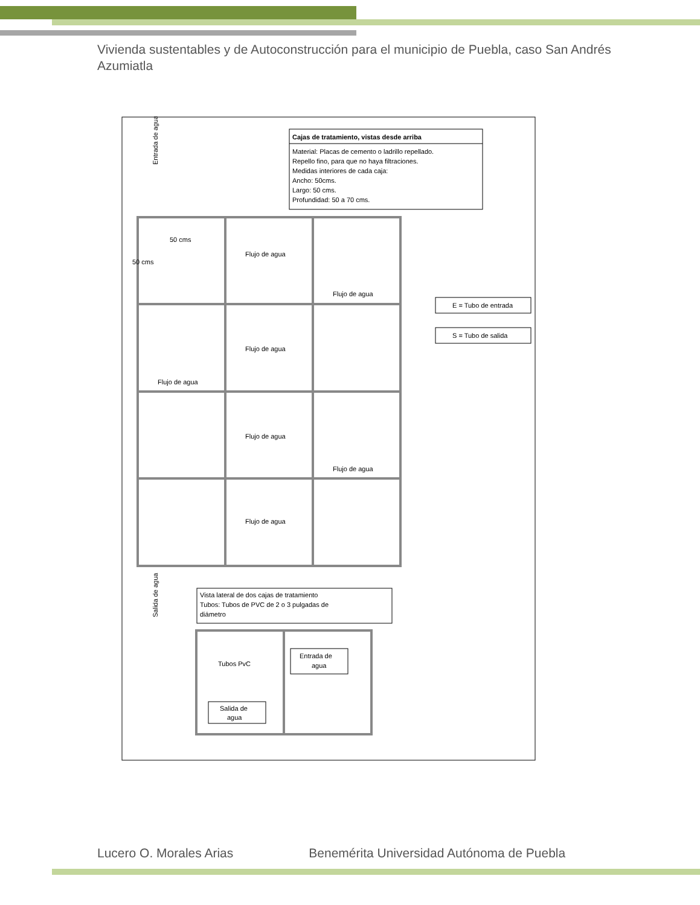Vivienda sustentables y de Autoconstrucción para el municipio de Puebla, caso San Andrés Azumiatla
Cajas de tratamiento, vistas desde arriba
Material: Placas de cemento o ladrillo repellado.
Repello fino, para que no haya filtraciones.
Medidas interiores de cada caja:
Ancho: 50cms.
Largo: 50 cms.
Profundidad: 50 a 70 cms.
Entrada de agua
50 cms
50 cms
Flujo de agua
Flujo de agua
Flujo de agua
Flujo de agua
Flujo de agua
Flujo de agua
Flujo de agua
E = Tubo de entrada
S = Tubo de salida
Salida de agua
Vista lateral de dos cajas de tratamiento
Tubos: Tubos de PVC de 2 o 3 pulgadas de
diámetro
Tubos PvC
Entrada de
agua
Salida de
agua
Lucero O. Morales Arias Benemérita Universidad Autónoma de Puebla